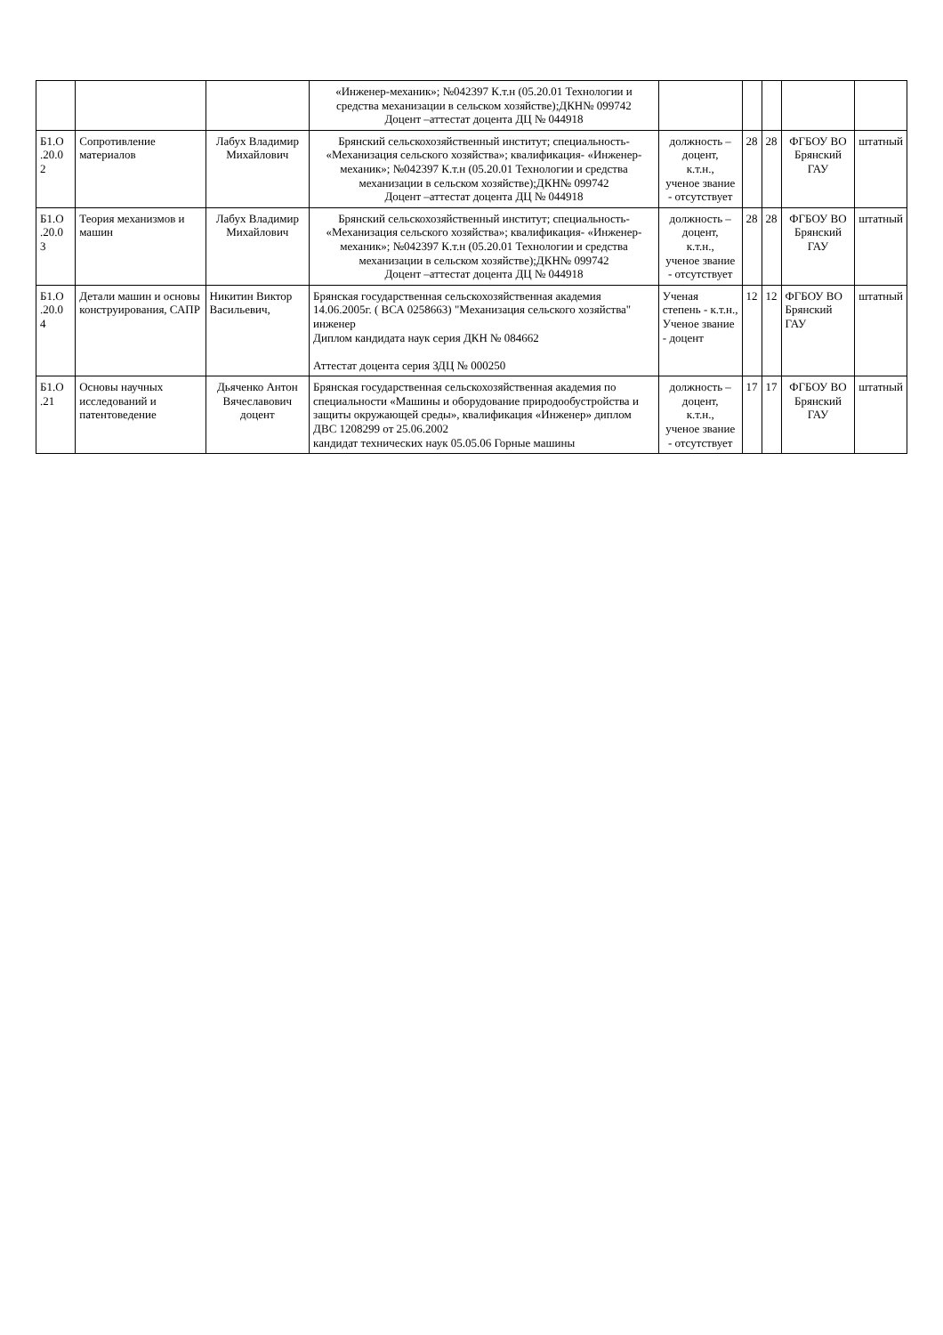| | | | «Инженер-механик»; №042397 К.т.н (05.20.01 Технологии и средства механизации в сельском хозяйстве);ДКН№ 099742 Доцент –аттестат доцента ДЦ № 044918 | | | | | |
| Б1.О .20.0 2 | Сопротивление материалов | Лабух Владимир Михайлович | Брянский сельскохозяйственный институт; специальность- «Механизация сельского хозяйства»; квалификация- «Инженер-механик»; №042397 К.т.н (05.20.01 Технологии и средства механизации в сельском хозяйстве);ДКН№ 099742 Доцент –аттестат доцента ДЦ № 044918 | должность – доцент, к.т.н., ученое звание - отсутствует | 28 | 28 | ФГБОУ ВО Брянский ГАУ | штатный |
| Б1.О .20.0 3 | Теория механизмов и машин | Лабух Владимир Михайлович | Брянский сельскохозяйственный институт; специальность- «Механизация сельского хозяйства»; квалификация- «Инженер-механик»; №042397 К.т.н (05.20.01 Технологии и средства механизации в сельском хозяйстве);ДКН№ 099742 Доцент –аттестат доцента ДЦ № 044918 | должность – доцент, к.т.н., ученое звание - отсутствует | 28 | 28 | ФГБОУ ВО Брянский ГАУ | штатный |
| Б1.О .20.0 4 | Детали машин и основы конструирования, САПР | Никитин Виктор Васильевич, | Брянская государственная сельскохозяйственная академия 14.06.2005г. ( ВСА 0258663) "Механизация сельского хозяйства" инженер Диплом кандидата наук серия ДКН № 084662 Аттестат доцента серия ЗДЦ № 000250 | Ученая степень - к.т.н., Ученое звание - доцент | 12 | 12 | ФГБОУ ВО Брянский ГАУ | штатный |
| Б1.О .21 | Основы научных исследований и патентоведение | Дьяченко Антон Вячеславович доцент | Брянская государственная сельскохозяйственная академия по специальности «Машины и оборудование природообустройства и защиты окружающей среды», квалификация «Инженер» диплом ДВС 1208299 от 25.06.2002 кандидат технических наук 05.05.06 Горные машины | должность – доцент, к.т.н., ученое звание - отсутствует | 17 | 17 | ФГБОУ ВО Брянский ГАУ | штатный |